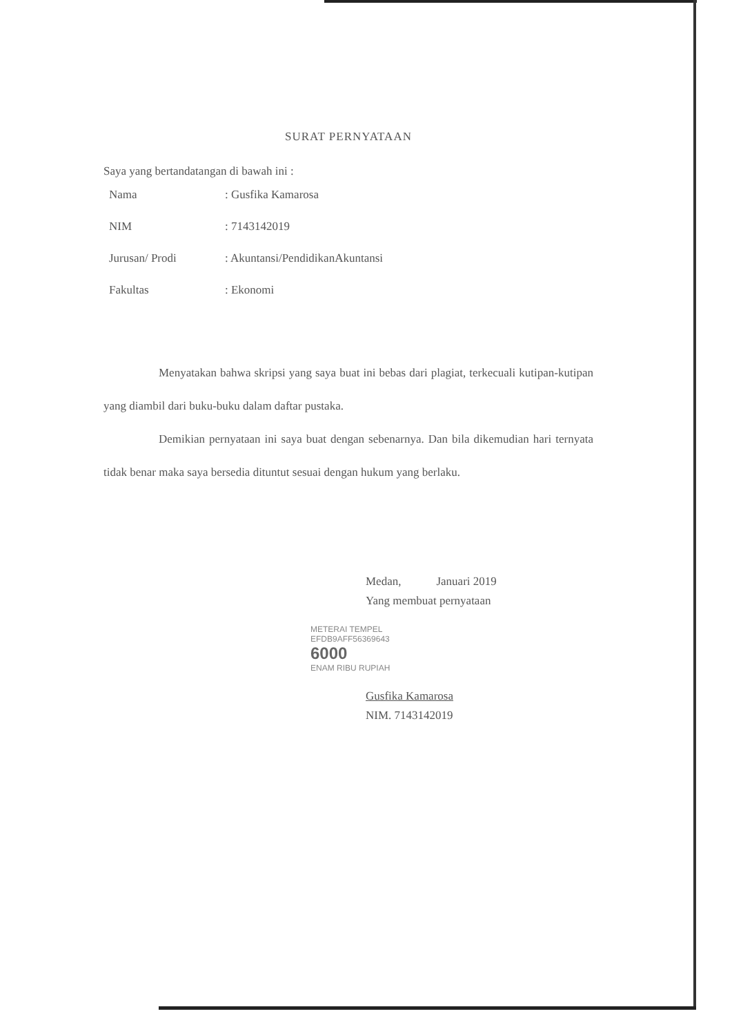SURAT PERNYATAAN
Saya yang bertandatangan di bawah ini :
| Nama | : Gusfika Kamarosa |
| NIM | : 7143142019 |
| Jurusan/ Prodi | : Akuntansi/PendidikanAkuntansi |
| Fakultas | : Ekonomi |
Menyatakan bahwa skripsi yang saya buat ini bebas dari plagiat, terkecuali kutipan-kutipan yang diambil dari buku-buku dalam daftar pustaka.
Demikian pernyataan ini saya buat dengan sebenarnya. Dan bila dikemudian hari ternyata tidak benar maka saya bersedia dituntut sesuai dengan hukum yang berlaku.
Medan, Januari 2019
Yang membuat pernyataan
METERAI TEMPEL
EFDB9AFF56369643
6000
ENAM RIBU RUPIAH
Gusfika Kamarosa
NIM. 7143142019